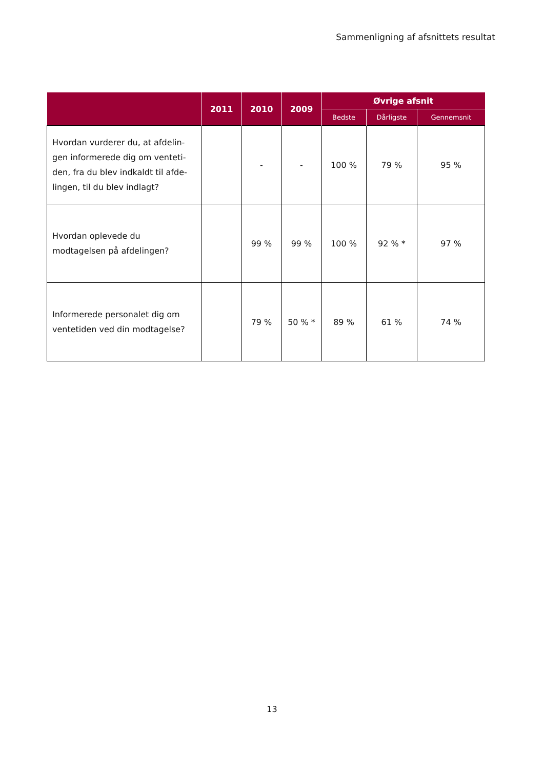Sammenligning af afsnittets resultat
| | 2011 | 2010 | 2009 | Øvrige afsnit | | |
| --- | --- | --- | --- | --- | --- | --- |
| | | | | Bedste | Dårligste | Gennemsnit |
| Hvordan vurderer du, at afdelin-gen informerede dig om venteti-den, fra du blev indkaldt til afde-lingen, til du blev indlagt? | | - | - | 100 % | 79 % | 95 % |
| Hvordan oplevede du modtagelsen på afdelingen? | | 99 % | 99 % | 100 % | 92 % * | 97 % |
| Informerede personalet dig om ventetiden ved din modtagelse? | | 79 % | 50 % * | 89 % | 61 % | 74 % |
13